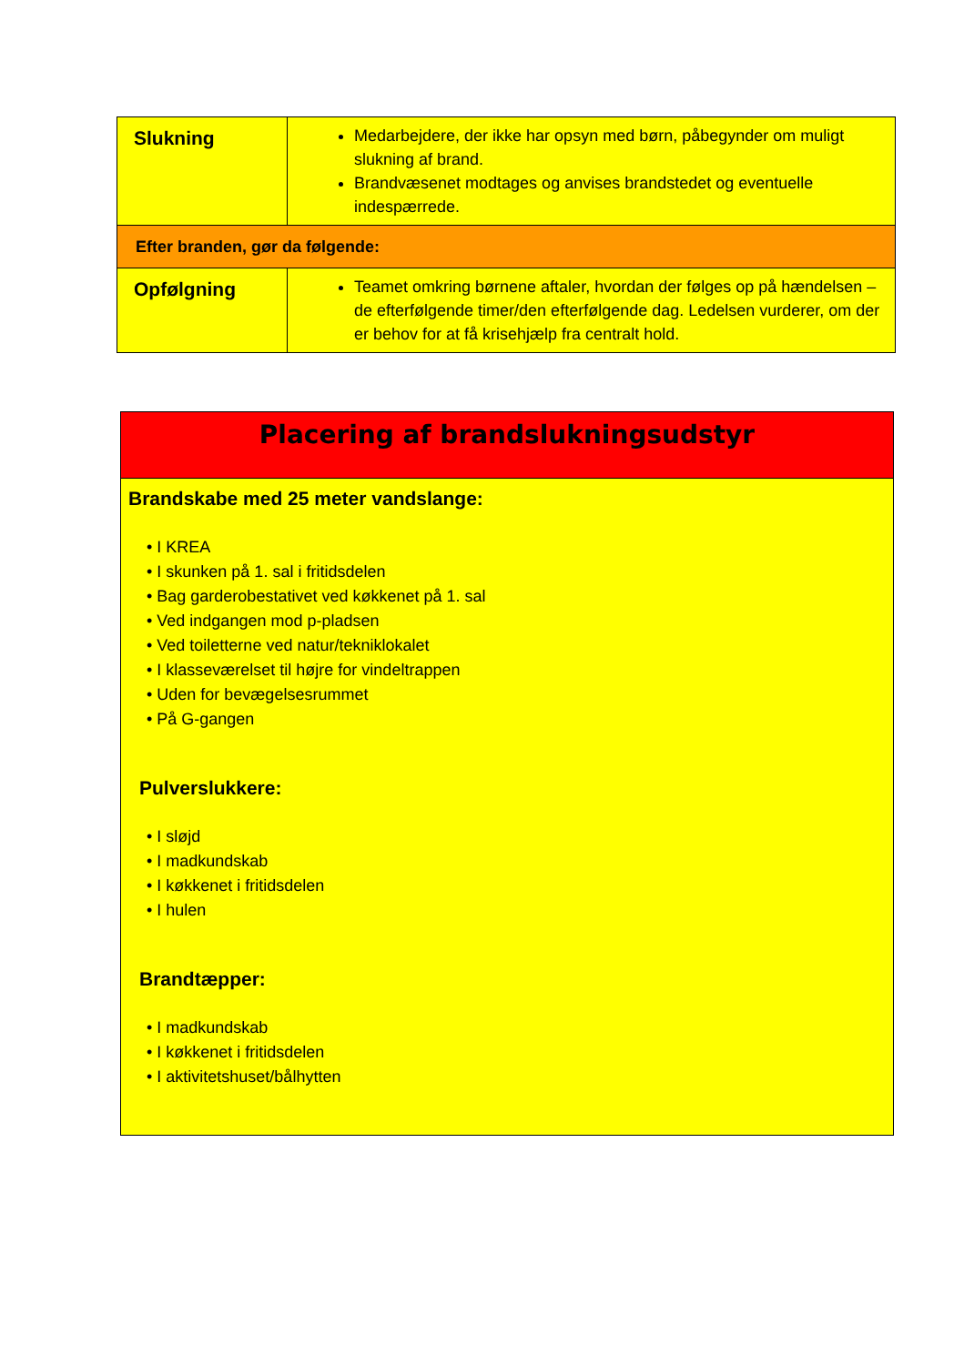| Slukning | Medarbejdere, der ikke har opsyn med børn, påbegynder om muligt slukning af brand. Brandvæsenet modtages og anvises brandstedet og eventuelle indespærrede. |
| Efter branden, gør da følgende: | |
| Opfølgning | Teamet omkring børnene aftaler, hvordan der følges op på hændelsen – de efterfølgende timer/den efterfølgende dag. Ledelsen vurderer, om der er behov for at få krisehjælp fra centralt hold. |
Placering af brandslukningsudstyr
Brandskabe med 25 meter vandslange:
• I KREA
• I skunken på 1. sal i fritidsdelen
• Bag garderobestativet ved køkkenet på 1. sal
• Ved indgangen mod p-pladsen
• Ved toiletterne ved natur/tekniklokalet
• I klasseværelset til højre for vindeltrappen
• Uden for bevægelsesrummet
• På G-gangen
Pulverslukkere:
• I sløjd
• I madkundskab
• I køkkenet i fritidsdelen
• I hulen
Brandtæpper:
• I madkundskab
• I køkkenet i fritidsdelen
• I aktivitetshuset/bålhytten